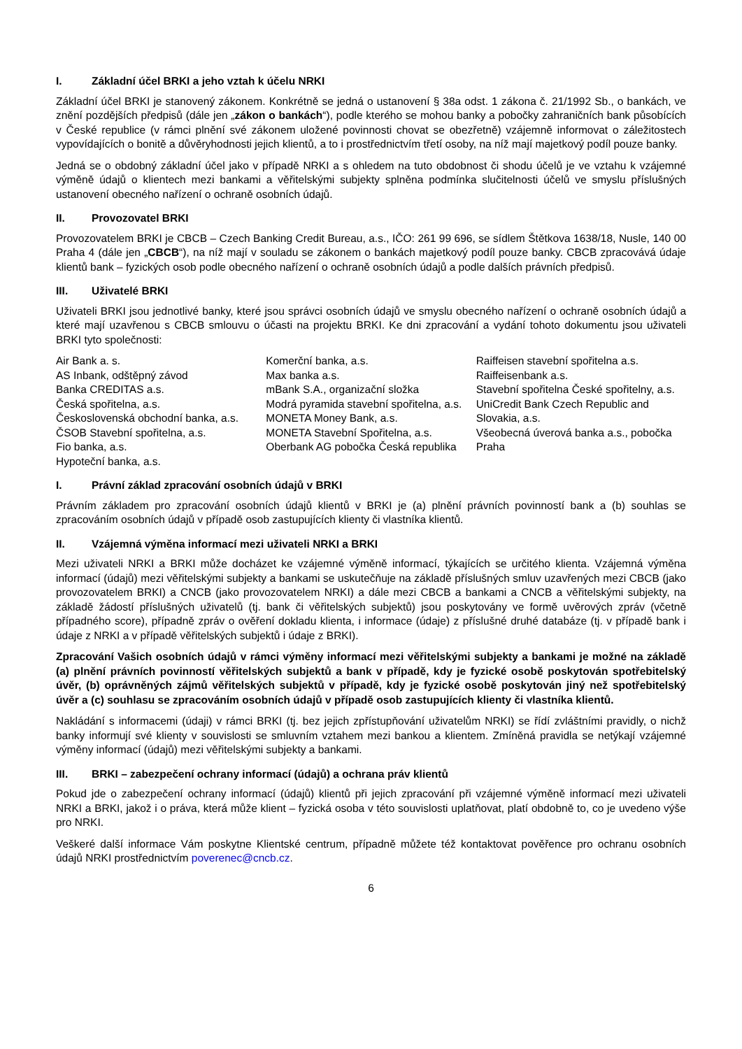I. Základní účel BRKI a jeho vztah k účelu NRKI
Základní účel BRKI je stanovený zákonem. Konkrétně se jedná o ustanovení § 38a odst. 1 zákona č. 21/1992 Sb., o bankách, ve znění pozdějších předpisů (dále jen „zákon o bankách“), podle kterého se mohou banky a pobočky zahraničních bank působících v České republice (v rámci plnění své zákonem uložené povinnosti chovat se obezřetně) vzájemně informovat o záležitostech vypovídajících o bonitě a důvěryhodnosti jejich klientů, a to i prostřednictvím třetí osoby, na níž mají majetkový podíl pouze banky.
Jedná se o obdobný základní účel jako v případě NRKI a s ohledem na tuto obdobnost či shodu účelů je ve vztahu k vzájemné výměně údajů o klientech mezi bankami a věřitelskými subjekty splněna podmínka slučitelnosti účelů ve smyslu příslušných ustanovení obecného nařízení o ochraně osobních údajů.
II. Provozovatel BRKI
Provozovatelem BRKI je CBCB – Czech Banking Credit Bureau, a.s., IČO: 261 99 696, se sídlem Štětkova 1638/18, Nusle, 140 00 Praha 4 (dále jen „CBCB“), na níž mají v souladu se zákonem o bankách majetkový podíl pouze banky. CBCB zpracovává údaje klientů bank – fyzických osob podle obecného nařízení o ochraně osobních údajů a podle dalších právních předpisů.
III. Uživatelé BRKI
Uživateli BRKI jsou jednotlivé banky, které jsou správci osobních údajů ve smyslu obecného nařízení o ochraně osobních údajů a které mají uzavřenou s CBCB smlouvu o účasti na projektu BRKI. Ke dni zpracování a vydání tohoto dokumentu jsou uživateli BRKI tyto společnosti:
Air Bank a. s.
AS Inbank, odštěpný závod
Banka CREDITAS a.s.
Česká spořitelna, a.s.
Československá obchodní banka, a.s.
ČSOB Stavební spořitelna, a.s.
Fio banka, a.s.
Hypoteční banka, a.s.
Komerční banka, a.s.
Max banka a.s.
mBank S.A., organizační složka
Modrá pyramida stavební spořitelna, a.s.
MONETA Money Bank, a.s.
MONETA Stavební Spořitelna, a.s.
Oberbank AG pobočka Česká republika
Raiffeisen stavební spořitelna a.s.
Raiffeisenbank a.s.
Stavební spořitelna České spořitelny, a.s.
UniCredit Bank Czech Republic and Slovakia, a.s.
Všeobecná úverová banka a.s., pobočka Praha
I. Právní základ zpracování osobních údajů v BRKI
Právním základem pro zpracování osobních údajů klientů v BRKI je (a) plnění právních povinností bank a (b) souhlas se zpracováním osobních údajů v případě osob zastupujících klienty či vlastníka klientů.
II. Vzájemná výměna informací mezi uživateli NRKI a BRKI
Mezi uživateli NRKI a BRKI může docházet ke vzájemné výměně informací, týkajících se určitého klienta. Vzájemná výměna informací (údajů) mezi věřitelskými subjekty a bankami se uskutečňuje na základě příslušných smluv uzavřených mezi CBCB (jako provozovatelem BRKI) a CNCB (jako provozovatelem NRKI) a dále mezi CBCB a bankami a CNCB a věřitelskými subjekty, na základě žádostí příslušných uživatelů (tj. bank či věřitelských subjektů) jsou poskytovány ve formě uvěrových zpráv (včetně případného score), případně zpráv o ověření dokladu klienta, i informace (údaje) z příslušné druhé databáze (tj. v případě bank i údaje z NRKI a v případě věřitelských subjektů i údaje z BRKI).
Zpracování Vašich osobních údajů v rámci výměny informací mezi věřitelskými subjekty a bankami je možné na základě (a) plnění právních povinností věřitelských subjektů a bank v případě, kdy je fyzické osobě poskytován spotřebitelský úvěr, (b) oprávněných zájmů věřitelských subjektů v případě, kdy je fyzické osobě poskytován jiný než spotřebitelský úvěr a (c) souhlasu se zpracováním osobních údajů v případě osob zastupujících klienty či vlastníka klientů.
Nakládání s informacemi (údaji) v rámci BRKI (tj. bez jejich zpřístupňování uživatelům NRKI) se řídí zvláštními pravidly, o nichž banky informují své klienty v souvislosti se smluvním vztahem mezi bankou a klientem. Zmíněná pravidla se netýkají vzájemné výměny informací (údajů) mezi věřitelskými subjekty a bankami.
III. BRKI – zabezpečení ochrany informací (údajů) a ochrana práv klientů
Pokud jde o zabezpečení ochrany informací (údajů) klientů při jejich zpracování při vzájemné výměně informací mezi uživateli NRKI a BRKI, jakož i o práva, která může klient – fyzická osoba v této souvislosti uplatňovat, platí obdobně to, co je uvedeno výše pro NRKI.
Veškeré další informace Vám poskytne Klientské centrum, případně můžete též kontaktovat pověřence pro ochranu osobních údajů NRKI prostřednictvím poverenec@cncb.cz.
6